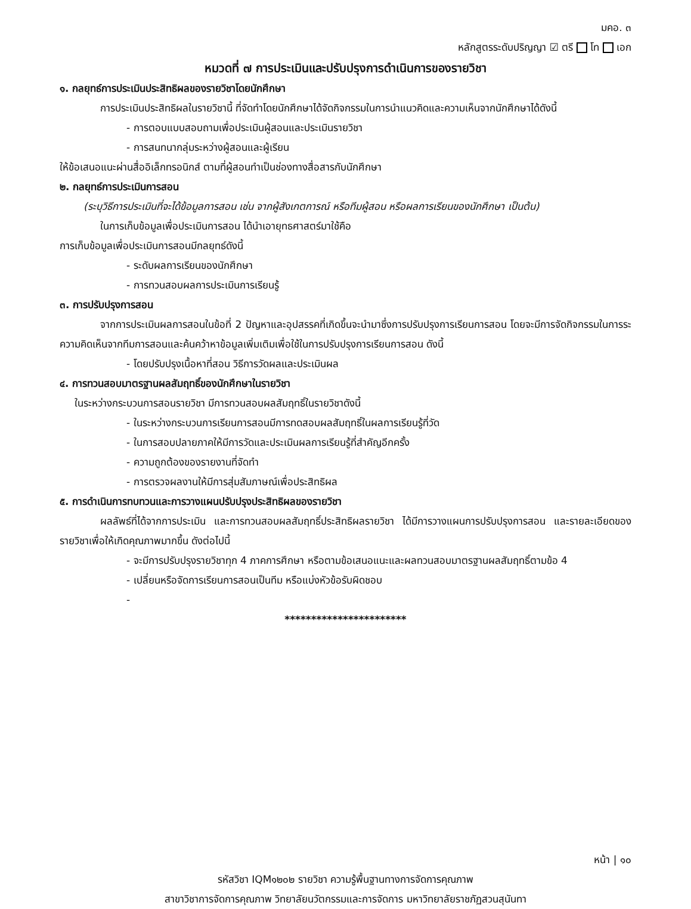มคอ. ๓
หลักสูตรระดับปริญญา ☑ ตรี โท เอก
หมวดที่ ๗ การประเมินและปรับปรุงการดำเนินการของรายวิชา
๑. กลยุทธ์การประเมินประสิทธิผลของรายวิชาโดยนักศึกษา
การประเมินประสิทธิผลในรายวิชานี้ ที่จัดทำโดยนักศึกษาได้จัดกิจกรรมในการนำแนวคิดและความเห็นจากนักศึกษาได้ดังนี้
- การตอบแบบสอบถามเพื่อประเมินผู้สอนและประเมินรายวิชา
- การสนทนากลุ่มระหว่างผู้สอนและผู้เรียน
ให้ข้อเสนอแนะผ่านสื่ออิเล็กทรอนิกส์ ตามที่ผู้สอนทำเป็นช่องทางสื่อสารกับนักศึกษา
๒. กลยุทธ์การประเมินการสอน
(ระบุวิธีการประเมินที่จะได้ข้อมูลการสอน เช่น จากผู้สังเกตการณ์ หรือทีมผู้สอน หรือผลการเรียนของนักศึกษา เป็นต้น)
ในการเก็บข้อมูลเพื่อประเมินการสอน ได้นำเอายุทธศาสตร์มาใช้คือ
การเก็บข้อมูลเพื่อประเมินการสอนมีกลยุทธ์ดังนี้
- ระดับผลการเรียนของนักศึกษา
- การทวนสอบผลการประเมินการเรียนรู้
๓. การปรับปรุงการสอน
จากการประเมินผลการสอนในข้อที่ 2 ปัญหาและอุปสรรคที่เกิดขึ้นจะนำมาซึ่งการปรับปรุงการเรียนการสอน โดยจะมีการจัดกิจกรรมในการระความคิดเห็นจากทีมการสอนและค้นคว้าหาข้อมูลเพิ่มเติมเพื่อใช้ในการปรับปรุงการเรียนการสอน ดังนี้
- โดยปรับปรุงเนื้อหาที่สอน วิธีการวัดผลและประเมินผล
๔. การทวนสอบมาตรฐานผลสัมฤทธิ์ของนักศึกษาในรายวิชา
ในระหว่างกระบวนการสอนรายวิชา มีการทวนสอบผลสัมฤทธิ์ในรายวิชาดังนี้
- ในระหว่างกระบวนการเรียนการสอนมีการทดสอบผลสัมฤทธิ์ในผลการเรียนรู้ที่วัด
- ในการสอบปลายภาคให้มีการวัดและประเมินผลการเรียนรู้ที่สำคัญอีกครั้ง
- ความถูกต้องของรายงานที่จัดทำ
- การตรวจผลงานให้มีการสุ่มสัมภาษณ์เพื่อประสิทธิผล
๕. การดำเนินการทบทวนและการวางแผนปรับปรุงประสิทธิผลของรายวิชา
ผลลัพธ์ที่ได้จากการประเมิน และการทวนสอบผลสัมฤทธิ์ประสิทธิผลรายวิชา ได้มีการวางแผนการปรับปรุงการสอน และรายละเอียดของรายวิชาเพื่อให้เกิดคุณภาพมากขึ้น ดังต่อไปนี้
- จะมีการปรับปรุงรายวิชาทุก 4 ภาคการศึกษา หรือตามข้อเสนอแนะและผลทวนสอบมาตรฐานผลสัมฤทธิ์ตามข้อ 4
- เปลี่ยนหรือจัดการเรียนการสอนเป็นทีม หรือแบ่งหัวข้อรับผิดชอบ
-
***********************
หน้า | ๑๐
รหัสวิชา IQM๑๒๐๒ รายวิชา ความรู้พื้นฐานทางการจัดการคุณภาพ
สาขาวิชาการจัดการคุณภาพ วิทยาลัยนวัตกรรมและการจัดการ มหาวิทยาลัยราชภัฏสวนสุนันทา